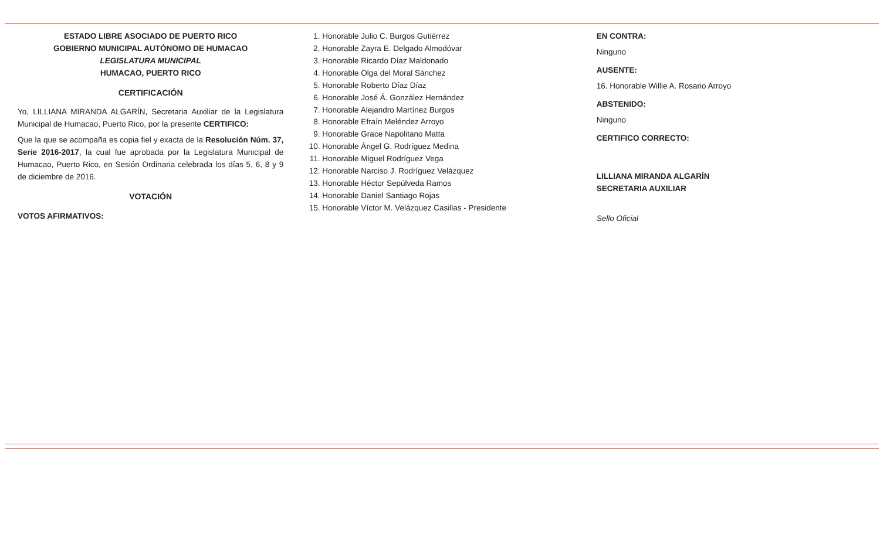ESTADO LIBRE ASOCIADO DE PUERTO RICO
GOBIERNO MUNICIPAL AUTÓNOMO DE HUMACAO
LEGISLATURA MUNICIPAL
HUMACAO, PUERTO RICO
CERTIFICACIÓN
Yo, LILLIANA MIRANDA ALGARÍN, Secretaria Auxiliar de la Legislatura Municipal de Humacao, Puerto Rico, por la presente CERTIFICO:
Que la que se acompaña es copia fiel y exacta de la Resolución Núm. 37, Serie 2016-2017, la cual fue aprobada por la Legislatura Municipal de Humacao, Puerto Rico, en Sesión Ordinaria celebrada los días 5, 6, 8 y 9 de diciembre de 2016.
VOTACIÓN
VOTOS AFIRMATIVOS:
1. Honorable Julio C. Burgos Gutiérrez
2. Honorable Zayra E. Delgado Almodóvar
3. Honorable Ricardo Díaz Maldonado
4. Honorable Olga del Moral Sánchez
5. Honorable Roberto Díaz Díaz
6. Honorable José Á. González Hernández
7. Honorable Alejandro Martínez Burgos
8. Honorable Efraín Meléndez Arroyo
9. Honorable Grace Napolitano Matta
10. Honorable Ángel G. Rodríguez Medina
11. Honorable Miguel Rodríguez Vega
12. Honorable Narciso J. Rodríguez Velázquez
13. Honorable Héctor Sepúlveda Ramos
14. Honorable Daniel Santiago Rojas
15. Honorable Víctor M. Velázquez Casillas - Presidente
EN CONTRA:
Ninguno
AUSENTE:
16. Honorable Willie A. Rosario Arroyo
ABSTENIDO:
Ninguno
CERTIFICO CORRECTO:
LILLIANA MIRANDA ALGARÍN
SECRETARIA AUXILIAR
Sello Oficial